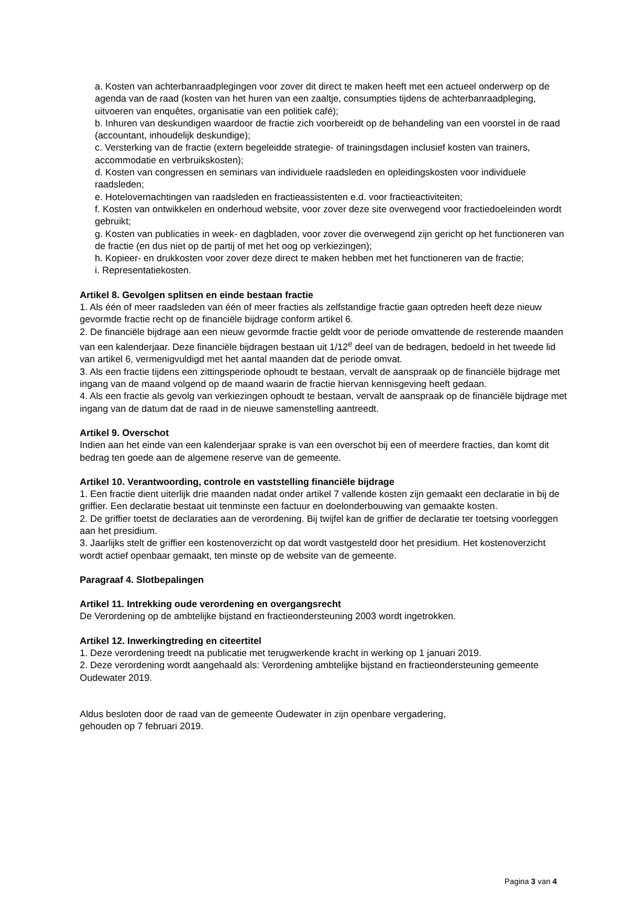a. Kosten van achterbanraadplegingen voor zover dit direct te maken heeft met een actueel onderwerp op de agenda van de raad (kosten van het huren van een zaaltje, consumpties tijdens de achterbanraadpleging, uitvoeren van enquêtes, organisatie van een politiek café);
b. Inhuren van deskundigen waardoor de fractie zich voorbereidt op de behandeling van een voorstel in de raad (accountant, inhoudelijk deskundige);
c. Versterking van de fractie (extern begeleidde strategie- of trainingsdagen inclusief kosten van trainers, accommodatie en verbruikskosten);
d. Kosten van congressen en seminars van individuele raadsleden en opleidingskosten voor individuele raadsleden;
e. Hotelovernachtingen van raadsleden en fractieassistenten e.d. voor fractieactiviteiten;
f. Kosten van ontwikkelen en onderhoud website, voor zover deze site overwegend voor fractiedoeleinden wordt gebruikt;
g. Kosten van publicaties in week- en dagbladen, voor zover die overwegend zijn gericht op het functioneren van de fractie (en dus niet op de partij of met het oog op verkiezingen);
h. Kopieer- en drukkosten voor zover deze direct te maken hebben met het functioneren van de fractie;
i. Representatiekosten.
Artikel 8. Gevolgen splitsen en einde bestaan fractie
1. Als één of meer raadsleden van één of meer fracties als zelfstandige fractie gaan optreden heeft deze nieuw gevormde fractie recht op de financiële bijdrage conform artikel 6.
2. De financiële bijdrage aan een nieuw gevormde fractie geldt voor de periode omvattende de resterende maanden van een kalenderjaar. Deze financiële bijdragen bestaan uit 1/12<sup>e</sup> deel van de bedragen, bedoeld in het tweede lid van artikel 6, vermenigvuldigd met het aantal maanden dat de periode omvat.
3. Als een fractie tijdens een zittingsperiode ophoudt te bestaan, vervalt de aanspraak op de financiële bijdrage met ingang van de maand volgend op de maand waarin de fractie hiervan kennisgeving heeft gedaan.
4. Als een fractie als gevolg van verkiezingen ophoudt te bestaan, vervalt de aanspraak op de financiële bijdrage met ingang van de datum dat de raad in de nieuwe samenstelling aantreedt.
Artikel 9. Overschot
Indien aan het einde van een kalenderjaar sprake is van een overschot bij een of meerdere fracties, dan komt dit bedrag ten goede aan de algemene reserve van de gemeente.
Artikel 10. Verantwoording, controle en vaststelling financiële bijdrage
1. Een fractie dient uiterlijk drie maanden nadat onder artikel 7 vallende kosten zijn gemaakt een declaratie in bij de griffier. Een declaratie bestaat uit tenminste een factuur en doelonderbouwing van gemaakte kosten.
2. De griffier toetst de declaraties aan de verordening. Bij twijfel kan de griffier de declaratie ter toetsing voorleggen aan het presidium.
3. Jaarlijks stelt de griffier een kostenoverzicht op dat wordt vastgesteld door het presidium. Het kostenoverzicht wordt actief openbaar gemaakt, ten minste op de website van de gemeente.
Paragraaf 4. Slotbepalingen
Artikel 11. Intrekking oude verordening en overgangsrecht
De Verordening op de ambtelijke bijstand en fractieondersteuning 2003 wordt ingetrokken.
Artikel 12. Inwerkingtreding en citeertitel
1. Deze verordening treedt na publicatie met terugwerkende kracht in werking op 1 januari 2019.
2. Deze verordening wordt aangehaald als: Verordening ambtelijke bijstand en fractieondersteuning gemeente Oudewater 2019.
Aldus besloten door de raad van de gemeente Oudewater in zijn openbare vergadering,
gehouden op 7 februari 2019.
Pagina 3 van 4